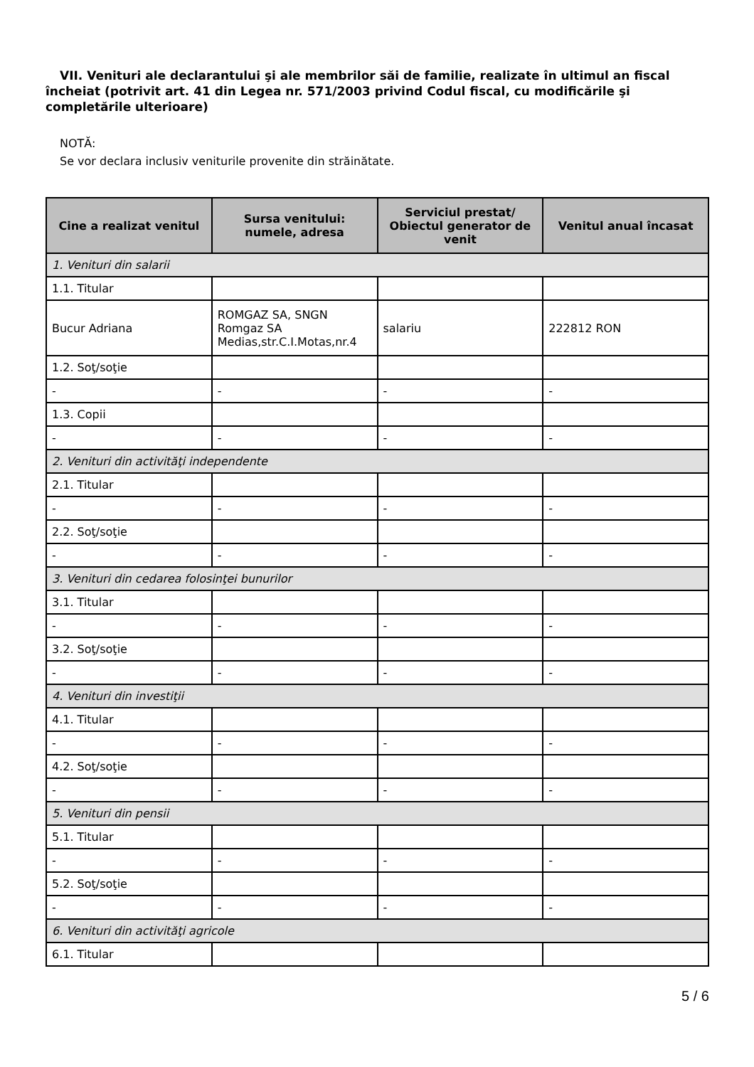VII. Venituri ale declarantului şi ale membrilor săi de familie, realizate în ultimul an fiscal încheiat (potrivit art. 41 din Legea nr. 571/2003 privind Codul fiscal, cu modificările şi completările ulterioare)
NOTĂ:
Se vor declara inclusiv veniturile provenite din străinătate.
| Cine a realizat venitul | Sursa venitului: numele, adresa | Serviciul prestat/ Obiectul generator de venit | Venitul anual încasat |
| --- | --- | --- | --- |
| 1. Venituri din salarii | | | |
| 1.1. Titular | | | |
| Bucur Adriana | ROMGAZ SA, SNGN Romgaz SA Medias,str.C.I.Motas,nr.4 | salariu | 222812 RON |
| 1.2. Soţ/soţie | | | |
| - | - | - | - |
| 1.3. Copii | | | |
| - | - | - | - |
| 2. Venituri din activităţi independente | | | |
| 2.1. Titular | | | |
| - | - | - | - |
| 2.2. Soţ/soţie | | | |
| - | - | - | - |
| 3. Venituri din cedarea folosinţei bunurilor | | | |
| 3.1. Titular | | | |
| - | - | - | - |
| 3.2. Soţ/soţie | | | |
| - | - | - | - |
| 4. Venituri din investiţii | | | |
| 4.1. Titular | | | |
| - | - | - | - |
| 4.2. Soţ/soţie | | | |
| - | - | - | - |
| 5. Venituri din pensii | | | |
| 5.1. Titular | | | |
| - | - | - | - |
| 5.2. Soţ/soţie | | | |
| - | - | - | - |
| 6. Venituri din activităţi agricole | | | |
| 6.1. Titular | | | |
5 / 6